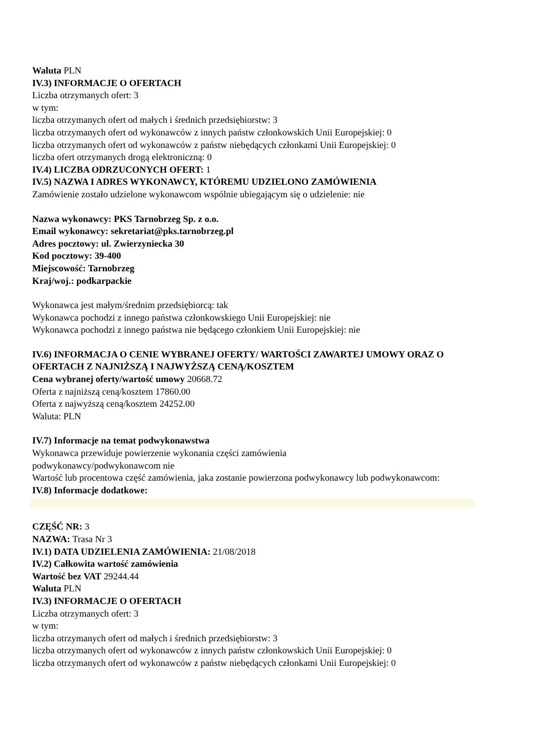Waluta PLN
IV.3) INFORMACJE O OFERTACH
Liczba otrzymanych ofert: 3
w tym:
liczba otrzymanych ofert od małych i średnich przedsiębiorstw: 3
liczba otrzymanych ofert od wykonawców z innych państw członkowskich Unii Europejskiej: 0
liczba otrzymanych ofert od wykonawców z państw niebędących członkami Unii Europejskiej: 0
liczba ofert otrzymanych drogą elektroniczną: 0
IV.4) LICZBA ODRZUCONYCH OFERT: 1
IV.5) NAZWA I ADRES WYKONAWCY, KTÓREMU UDZIELONO ZAMÓWIENIA
Zamówienie zostało udzielone wykonawcom wspólnie ubiegającym się o udzielenie: nie
Nazwa wykonawcy: PKS Tarnobrzeg Sp. z o.o.
Email wykonawcy: sekretariat@pks.tarnobrzeg.pl
Adres pocztowy: ul. Zwierzyniecka 30
Kod pocztowy: 39-400
Miejscowość: Tarnobrzeg
Kraj/woj.: podkarpackie
Wykonawca jest małym/średnim przedsiębiorcą: tak
Wykonawca pochodzi z innego państwa członkowskiego Unii Europejskiej: nie
Wykonawca pochodzi z innego państwa nie będącego członkiem Unii Europejskiej: nie
IV.6) INFORMACJA O CENIE WYBRANEJ OFERTY/ WARTOŚCI ZAWARTEJ UMOWY ORAZ O OFERTACH Z NAJNIŻSZĄ I NAJWYŻSZĄ CENĄ/KOSZTEM
Cena wybranej oferty/wartość umowy 20668.72
Oferta z najniższą ceną/kosztem 17860.00
Oferta z najwyższą ceną/kosztem 24252.00
Waluta: PLN
IV.7) Informacje na temat podwykonawstwa
Wykonawca przewiduje powierzenie wykonania części zamówienia
podwykonawcy/podwykonawcom nie
Wartość lub procentowa część zamówienia, jaka zostanie powierzona podwykonawcy lub podwykonawcom:
IV.8) Informacje dodatkowe:
CZĘŚĆ NR: 3
NAZWA: Trasa Nr 3
IV.1) DATA UDZIELENIA ZAMÓWIENIA: 21/08/2018
IV.2) Całkowita wartość zamówienia
Wartość bez VAT 29244.44
Waluta PLN
IV.3) INFORMACJE O OFERTACH
Liczba otrzymanych ofert: 3
w tym:
liczba otrzymanych ofert od małych i średnich przedsiębiorstw: 3
liczba otrzymanych ofert od wykonawców z innych państw członkowskich Unii Europejskiej: 0
liczba otrzymanych ofert od wykonawców z państw niebędących członkami Unii Europejskiej: 0